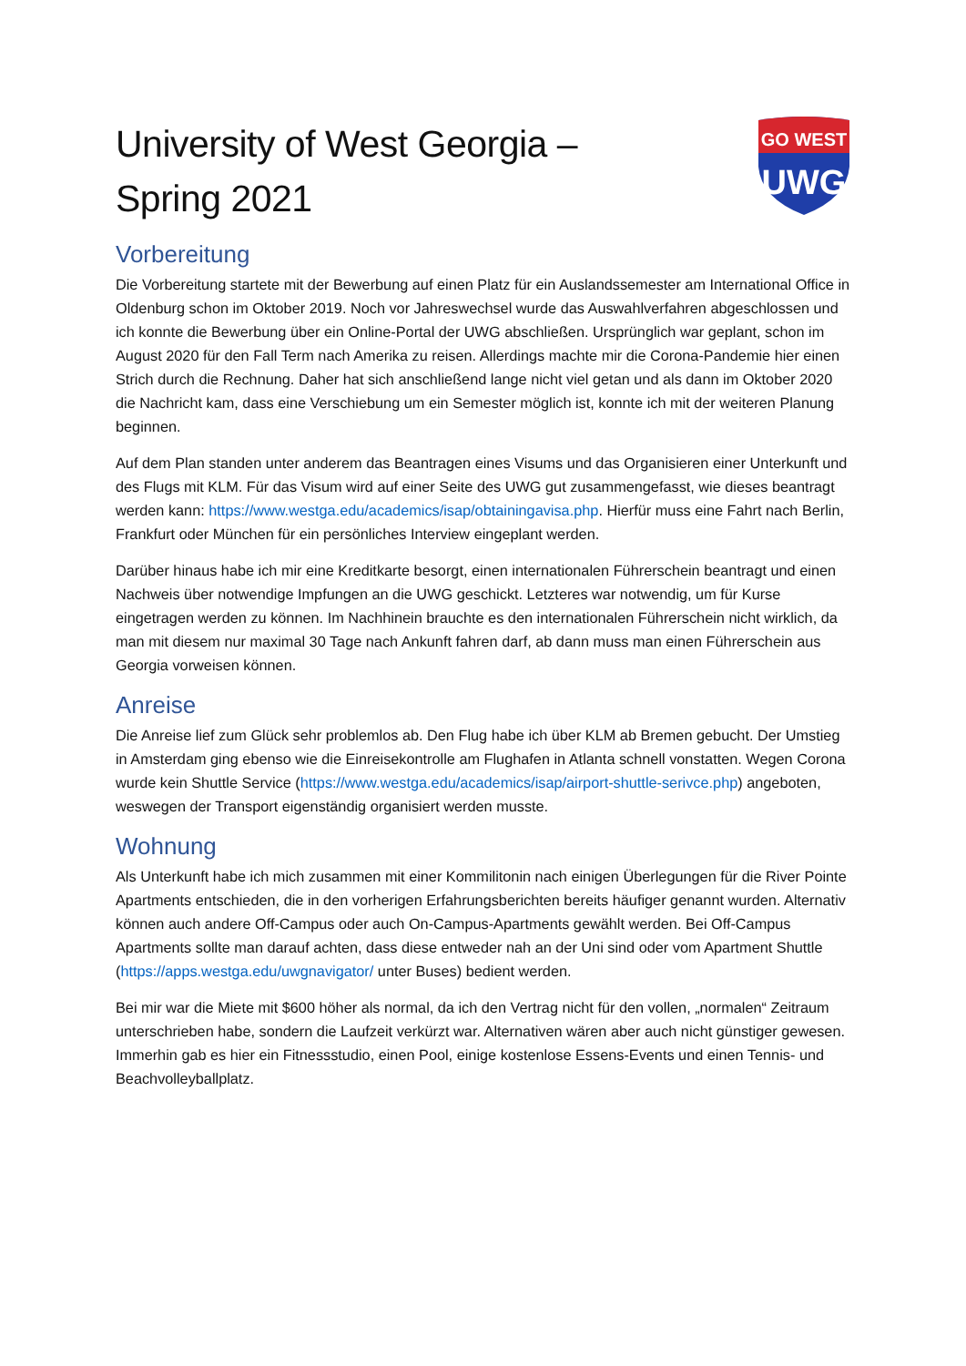University of West Georgia –
Spring 2021
GO WEST
UWG
Vorbereitung
Die Vorbereitung startete mit der Bewerbung auf einen Platz für ein Auslandssemester am International Office in Oldenburg schon im Oktober 2019. Noch vor Jahreswechsel wurde das Auswahlverfahren abgeschlossen und ich konnte die Bewerbung über ein Online-Portal der UWG abschließen. Ursprünglich war geplant, schon im August 2020 für den Fall Term nach Amerika zu reisen. Allerdings machte mir die Corona-Pandemie hier einen Strich durch die Rechnung. Daher hat sich anschließend lange nicht viel getan und als dann im Oktober 2020 die Nachricht kam, dass eine Verschiebung um ein Semester möglich ist, konnte ich mit der weiteren Planung beginnen.
Auf dem Plan standen unter anderem das Beantragen eines Visums und das Organisieren einer Unterkunft und des Flugs mit KLM. Für das Visum wird auf einer Seite des UWG gut zusammengefasst, wie dieses beantragt werden kann: https://www.westga.edu/academics/isap/obtainingavisa.php. Hierfür muss eine Fahrt nach Berlin, Frankfurt oder München für ein persönliches Interview eingeplant werden.
Darüber hinaus habe ich mir eine Kreditkarte besorgt, einen internationalen Führerschein beantragt und einen Nachweis über notwendige Impfungen an die UWG geschickt. Letzteres war notwendig, um für Kurse eingetragen werden zu können. Im Nachhinein brauchte es den internationalen Führerschein nicht wirklich, da man mit diesem nur maximal 30 Tage nach Ankunft fahren darf, ab dann muss man einen Führerschein aus Georgia vorweisen können.
Anreise
Die Anreise lief zum Glück sehr problemlos ab. Den Flug habe ich über KLM ab Bremen gebucht. Der Umstieg in Amsterdam ging ebenso wie die Einreisekontrolle am Flughafen in Atlanta schnell vonstatten. Wegen Corona wurde kein Shuttle Service (https://www.westga.edu/academics/isap/airport-shuttle-serivce.php) angeboten, weswegen der Transport eigenständig organisiert werden musste.
Wohnung
Als Unterkunft habe ich mich zusammen mit einer Kommilitonin nach einigen Überlegungen für die River Pointe Apartments entschieden, die in den vorherigen Erfahrungsberichten bereits häufiger genannt wurden. Alternativ können auch andere Off-Campus oder auch On-Campus-Apartments gewählt werden. Bei Off-Campus Apartments sollte man darauf achten, dass diese entweder nah an der Uni sind oder vom Apartment Shuttle (https://apps.westga.edu/uwgnavigator/ unter Buses) bedient werden.
Bei mir war die Miete mit $600 höher als normal, da ich den Vertrag nicht für den vollen, „normalen“ Zeitraum unterschrieben habe, sondern die Laufzeit verkürzt war. Alternativen wären aber auch nicht günstiger gewesen. Immerhin gab es hier ein Fitnessstudio, einen Pool, einige kostenlose Essens-Events und einen Tennis- und Beachvolleyballplatz.